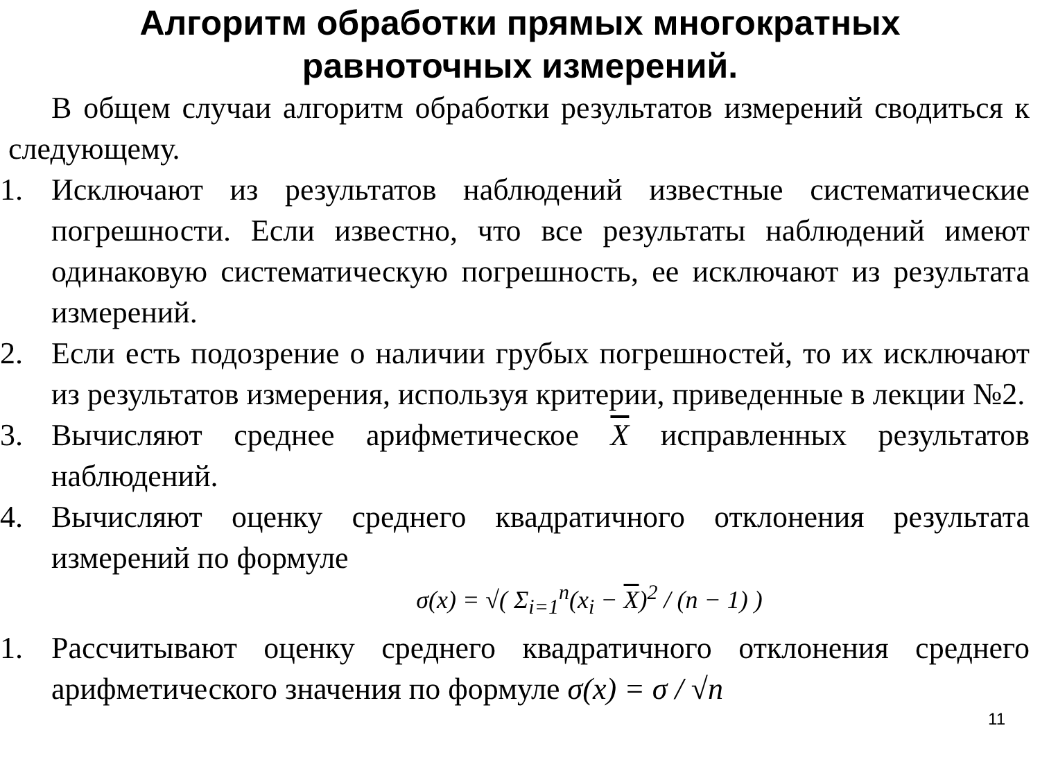Алгоритм обработки прямых многократных
равноточных измерений.
В общем случаи алгоритм обработки результатов измерений сводиться к следующему.
1. Исключают из результатов наблюдений известные систематические погрешности. Если известно, что все результаты наблюдений имеют одинаковую систематическую погрешность, ее исключают из результата измерений.
2. Если есть подозрение о наличии грубых погрешностей, то их исключают из результатов измерения, используя критерии, приведенные в лекции №2.
3. Вычисляют среднее арифметическое X исправленных результатов наблюдений.
4. Вычисляют оценку среднего квадратичного отклонения результата измерений по формуле
σ(x) = √( Σ<sub>i=1</sub><sup>n</sup>(x<sub>i</sub> − X)<sup>2</sup> / (n − 1) )
1. Рассчитывают оценку среднего квадратичного отклонения среднего арифметического значения по формуле σ(x) = σ / √n
11